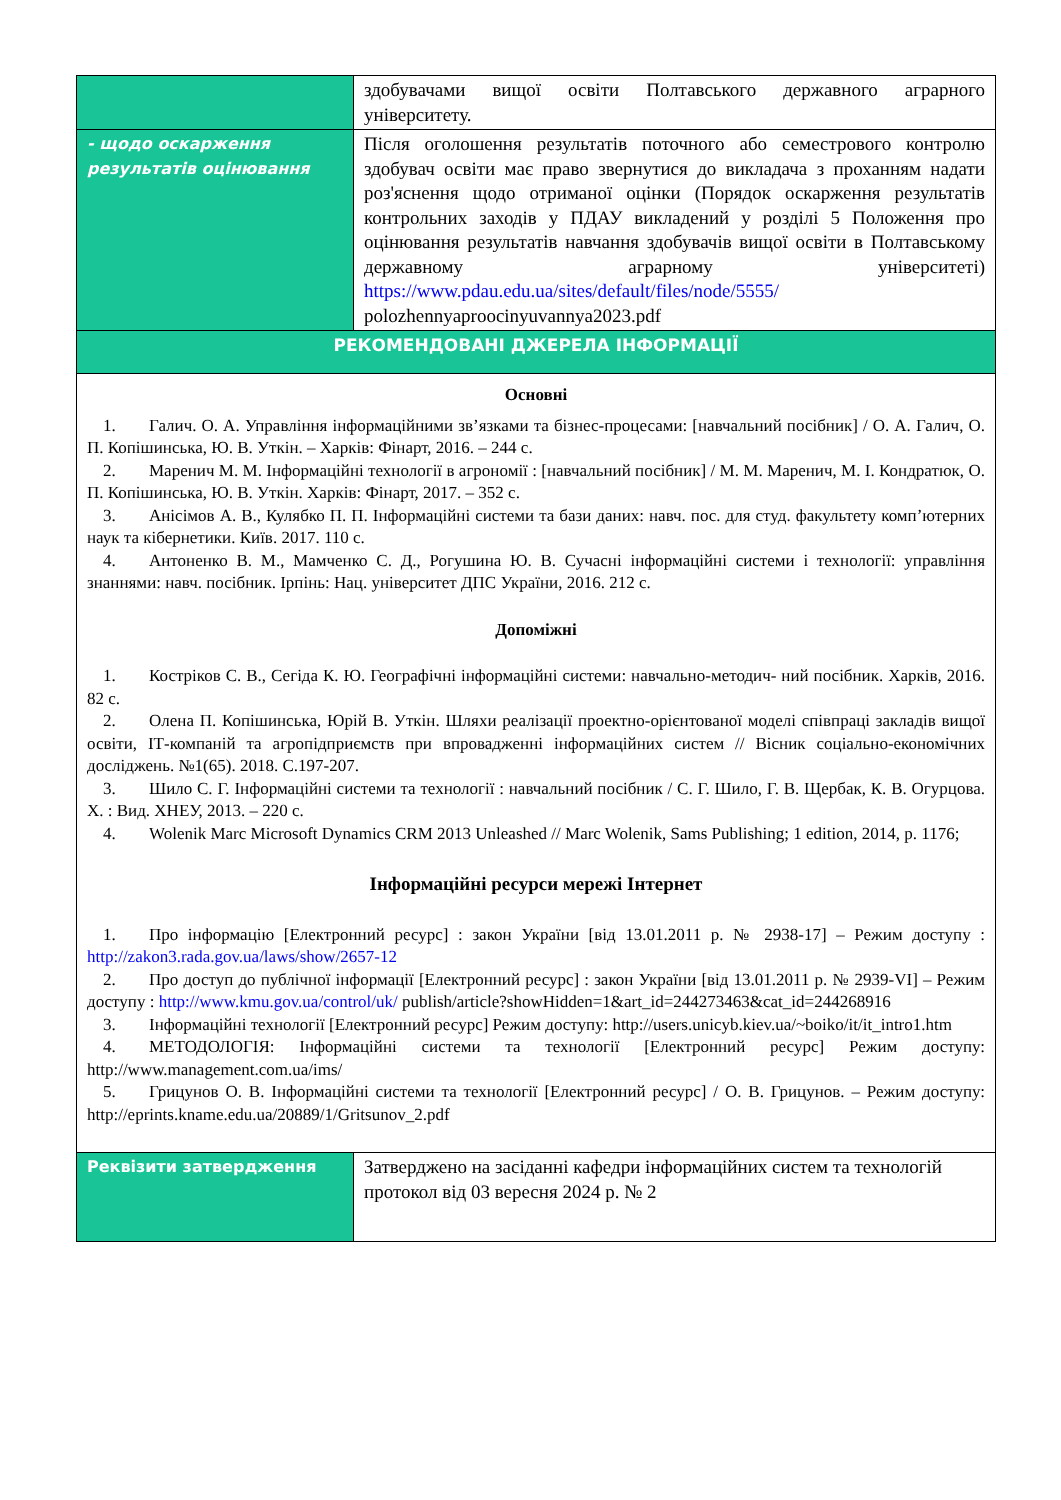| | здобувачами вищої освіти Полтавського державного аграрного університету. |
| - щодо оскарження результатів оцінювання | Після оголошення результатів поточного або семестрового контролю здобувач освіти має право звернутися до викладача з проханням надати роз'яснення щодо отриманої оцінки (Порядок оскарження результатів контрольних заходів у ПДАУ викладений у розділі 5 Положення про оцінювання результатів навчання здобувачів вищої освіти в Полтавському державному аграрному університеті) https://www.pdau.edu.ua/sites/default/files/node/5555/ polozhennyaproocinyuvannya2023.pdf |
| РЕКОМЕНДОВАНІ ДЖЕРЕЛА ІНФОРМАЦІЇ | |
| Основні 1. Галич. О. А. Управління інформаційними зв’язками та бізнес-процесами: [навчальний посібник] / О. А. Галич, О. П. Копішинська, Ю. В. Уткін. – Харків: Фінарт, 2016. – 244 с. 2. Маренич М. М. Інформаційні технології в агрономії : [навчальний посібник] / М. М. Маренич, М. І. Кондратюк, О. П. Копішинська, Ю. В. Уткін. Харків: Фінарт, 2017. – 352 с. 3. Анісімов А. В., Кулябко П. П. Інформаційні системи та бази даних: навч. пос. для студ. факультету комп’ютерних наук та кібернетики. Київ. 2017. 110 с. 4. Антоненко В. М., Мамченко С. Д., Рогушина Ю. В. Сучасні інформаційні системи і технології: управління знаннями: навч. посібник. Ірпінь: Нац. університет ДПС України, 2016. 212 с. Допоміжні 1. Костріков С. В., Сегіда К. Ю. Географічні інформаційні системи: навчально-методич- ний посібник. Харків, 2016. 82 с. 2. Олена П. Копішинська, Юрій В. Уткін. Шляхи реалізації проектно-орієнтованої моделі співпраці закладів вищої освіти, ІТ-компаній та агропідприємств при впровадженні інформаційних систем // Вісник соціально-економічних досліджень. №1(65). 2018. С.197-207. 3. Шило С. Г. Інформаційні системи та технології : навчальний посібник / С. Г. Шило, Г. В. Щербак, К. В. Огурцова. Х. : Вид. ХНЕУ, 2013. – 220 с. 4. Wolenik Marc Microsoft Dynamics CRM 2013 Unleashed // Marc Wolenik, Sams Publishing; 1 edition, 2014, p. 1176; Інформаційні ресурси мережі Інтернет 1. Про інформацію [Електронний ресурс] : закон України [від 13.01.2011 р. № 2938-17] – Режим доступу : http://zakon3.rada.gov.ua/laws/show/2657-12 2. Про доступ до публічної інформації [Електронний ресурс] : закон України [від 13.01.2011 р. № 2939-VI] – Режим доступу : http://www.kmu.gov.ua/control/uk/ publish/article?showHidden=1&art_id=244273463&cat_id=244268916 3. Інформаційні технології [Електронний ресурс] Режим доступу: http://users.unicyb.kiev.ua/~boiko/it/it_intro1.htm 4. МЕТОДОЛОГІЯ: Інформаційні системи та технології [Електронний ресурс] Режим доступу: http://www.management.com.ua/ims/ 5. Грицунов О. В. Інформаційні системи та технології [Електронний ресурс] / О. В. Грицунов. – Режим доступу: http://eprints.kname.edu.ua/20889/1/Gritsunov_2.pdf | |
| Реквізити затвердження | Затверджено на засіданні кафедри інформаційних систем та технологій протокол від 03 вересня 2024 р. № 2 |